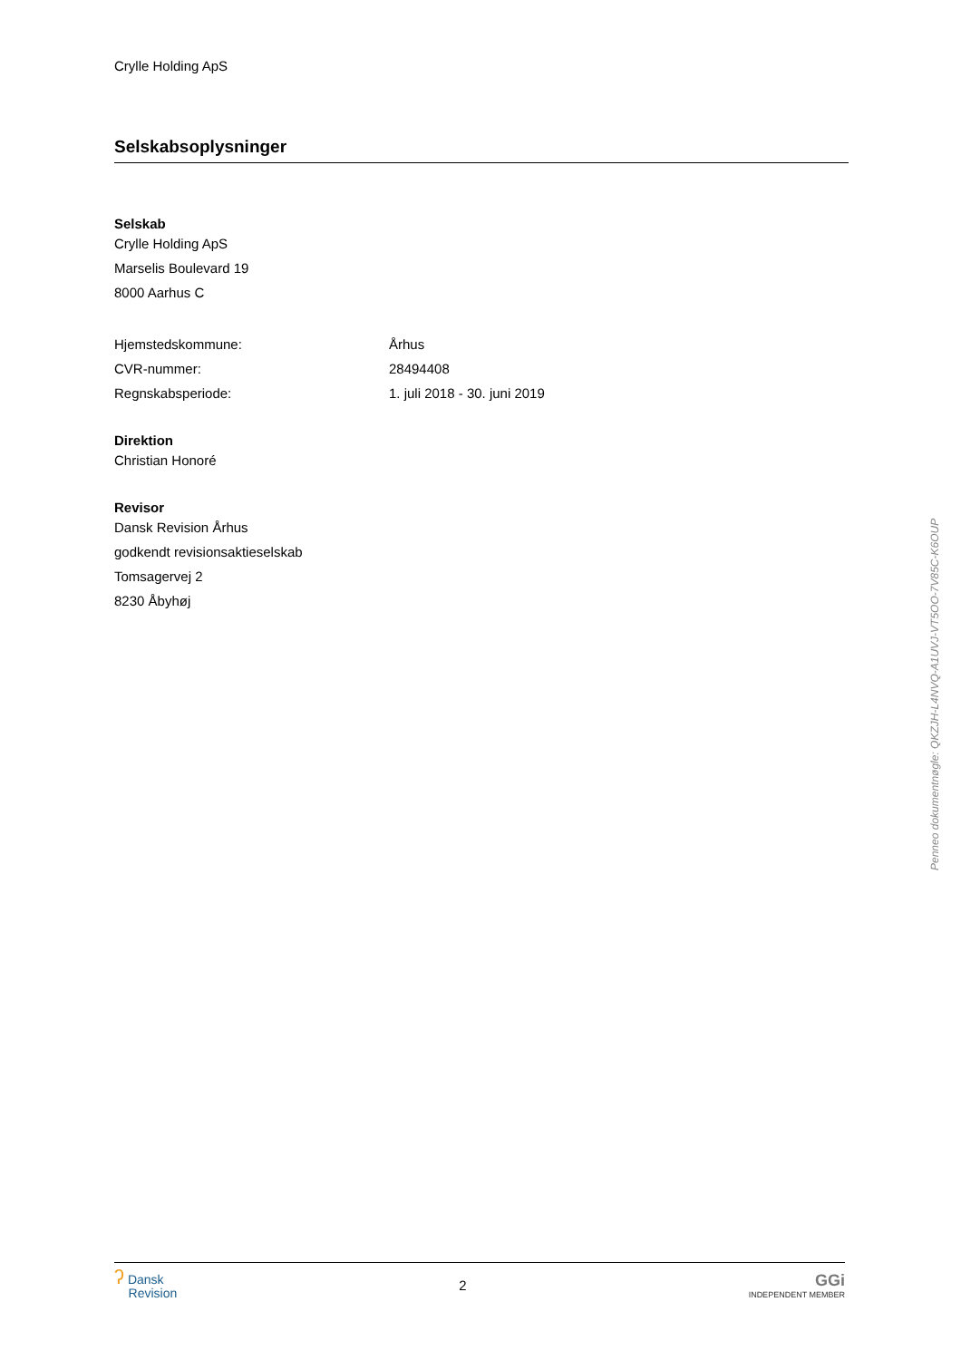Crylle Holding ApS
Selskabsoplysninger
Selskab
Crylle Holding ApS
Marselis Boulevard 19
8000 Aarhus C
| Hjemstedskommune: | Århus |
| CVR-nummer: | 28494408 |
| Regnskabsperiode: | 1. juli 2018 - 30. juni 2019 |
Direktion
Christian Honoré
Revisor
Dansk Revision Århus
godkendt revisionsaktieselskab
Tomsagervej 2
8230 Åbyhøj
ʔ Dansk
Revision
2
GGi
INDEPENDENT MEMBER
Penneo dokumentnøgle: QKZJH-L4NVQ-A1UVJ-VT5OO-7V85C-K6OUP